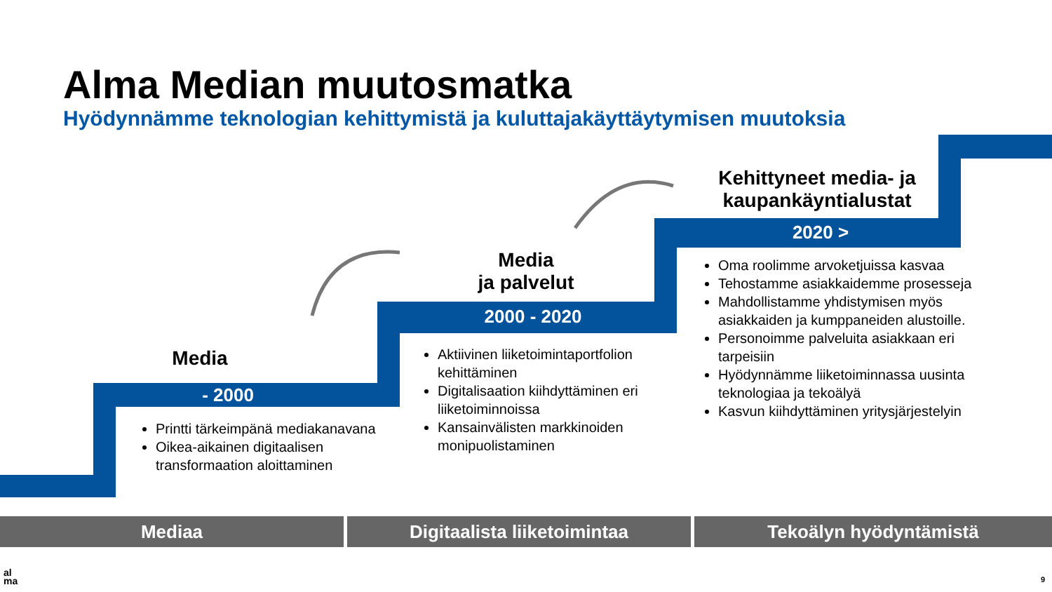Alma Median muutosmatka
Hyödynnämme teknologian kehittymistä ja kuluttajakäyttäytymisen muutoksia
Media
- 2000
Media
ja palvelut
2000 - 2020
Kehittyneet media- ja kaupankäyntialustat
2020 >
Printti tärkeimpänä mediakanavana
Oikea-aikainen digitaalisen transformaation aloittaminen
Aktiivinen liiketoimintaportfolion kehittäminen
Digitalisaation kiihdyttäminen eri liiketoiminnoissa
Kansainvälisten markkinoiden monipuolistaminen
Oma roolimme arvoketjuissa kasvaa
Tehostamme asiakkaidemme prosesseja
Mahdollistamme yhdistymisen myös asiakkaiden ja kumppaneiden alustoille.
Personoimme palveluita asiakkaan eri tarpeisiin
Hyödynnämme liiketoiminnassa uusinta teknologiaa ja tekoälyä
Kasvun kiihdyttäminen yritysjärjestelyin
Mediaa Digitaalista liiketoimintaa Tekoälyn hyödyntämistä
al
ma
9